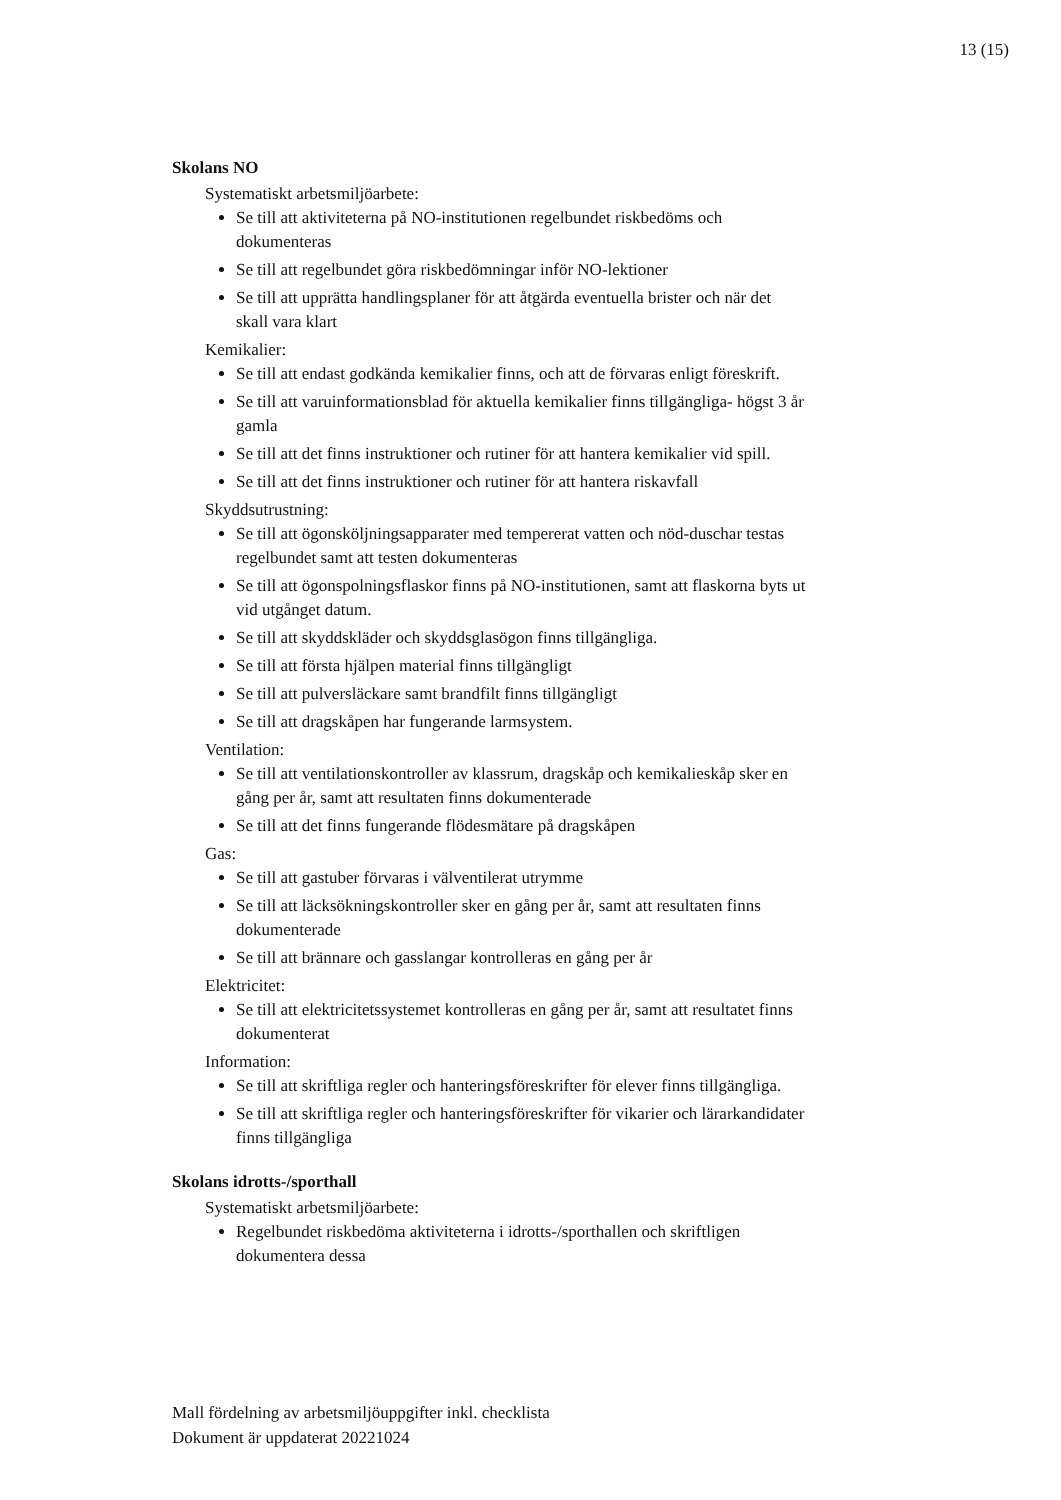13 (15)
Skolans NO
Systematiskt arbetsmiljöarbete:
Se till att aktiviteterna på NO-institutionen regelbundet riskbedöms och dokumenteras
Se till att regelbundet göra riskbedömningar inför NO-lektioner
Se till att upprätta handlingsplaner för att åtgärda eventuella brister och när det skall vara klart
Kemikalier:
Se till att endast godkända kemikalier finns, och att de förvaras enligt föreskrift.
Se till att varuinformationsblad för aktuella kemikalier finns tillgängliga- högst 3 år gamla
Se till att det finns instruktioner och rutiner för att hantera kemikalier vid spill.
Se till att det finns instruktioner och rutiner för att hantera riskavfall
Skyddsutrustning:
Se till att ögonsköljningsapparater med tempererat vatten och nöd-duschar testas regelbundet samt att testen dokumenteras
Se till att ögonspolningsflaskor finns på NO-institutionen, samt att flaskorna byts ut vid utgånget datum.
Se till att skyddskläder och skyddsglasögon finns tillgängliga.
Se till att första hjälpen material finns tillgängligt
Se till att pulversläckare samt brandfilt finns tillgängligt
Se till att dragskåpen har fungerande larmsystem.
Ventilation:
Se till att ventilationskontroller av klassrum, dragskåp och kemikalieskåp sker en gång per år, samt att resultaten finns dokumenterade
Se till att det finns fungerande flödesmätare på dragskåpen
Gas:
Se till att gastuber förvaras i välventilerat utrymme
Se till att läcksökningskontroller sker en gång per år, samt att resultaten finns dokumenterade
Se till att brännare och gasslangar kontrolleras en gång per år
Elektricitet:
Se till att elektricitetssystemet kontrolleras en gång per år, samt att resultatet finns dokumenterat
Information:
Se till att skriftliga regler och hanteringsföreskrifter för elever finns tillgängliga.
Se till att skriftliga regler och hanteringsföreskrifter för vikarier och lärarkandidater finns tillgängliga
Skolans idrotts-/sporthall
Systematiskt arbetsmiljöarbete:
Regelbundet riskbedöma aktiviteterna i idrotts-/sporthallen och skriftligen dokumentera dessa
Mall fördelning av arbetsmiljöuppgifter inkl. checklista
Dokument är uppdaterat 20221024